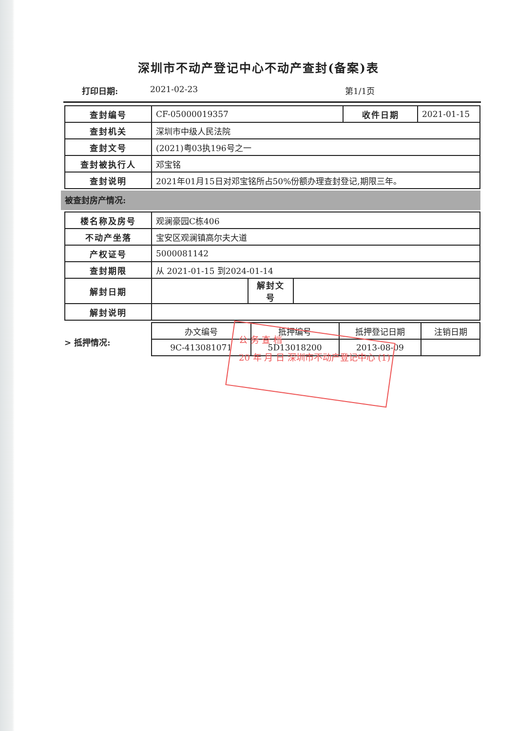深圳市不动产登记中心不动产查封(备案)表
打印日期: 2021-02-23 第1/1页
| 查封编号 | CF-05000019357 | 收件日期 | 2021-01-15 |
| 查封机关 | 深圳市中级人民法院 | | |
| 查封文号 | (2021)粤03执196号之一 | | |
| 查封被执行人 | 邓宝铭 | | |
| 查封说明 | 2021年01月15日对邓宝铭所占50%份额办理查封登记,期限三年。 | | |
被查封房产情况:
| 楼名称及房号 | 观澜豪园C栋406 | | |
| 不动产坐落 | 宝安区观澜镇高尔夫大道 | | |
| 产权证号 | 5000081142 | | |
| 查封期限 | 从 2021-01-15 到2024-01-14 | | |
| 解封日期 | | 解封文号 | |
| 解封说明 | | | |
> 抵押情况:
| 办文编号 | 抵押编号 | 抵押登记日期 | 注销日期 |
| 9C-413081071 | 5D13018200 | 2013-08-09 | |
公 务 查 档
20 年 月 日 深圳市不动产登记中心 (1)